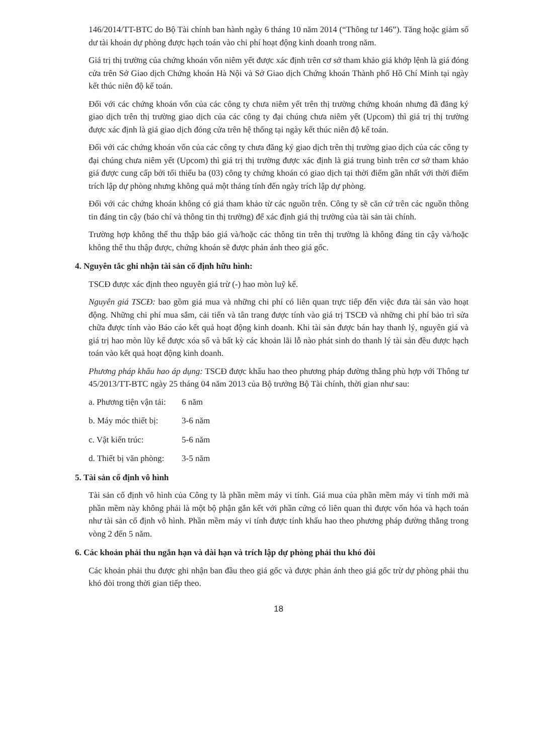146/2014/TT-BTC do Bộ Tài chính ban hành ngày 6 tháng 10 năm 2014 (“Thông tư 146”). Tăng hoặc giảm số dư tài khoản dự phòng được hạch toán vào chi phí hoạt động kinh doanh trong năm.
Giá trị thị trường của chứng khoán vốn niêm yết được xác định trên cơ sở tham khảo giá khớp lệnh là giá đóng cửa trên Sở Giao dịch Chứng khoán Hà Nội và Sở Giao dịch Chứng khoán Thành phố Hồ Chí Minh tại ngày kết thúc niên độ kế toán.
Đối với các chứng khoán vốn của các công ty chưa niêm yết trên thị trường chứng khoán nhưng đã đăng ký giao dịch trên thị trường giao dịch của các công ty đại chúng chưa niêm yết (Upcom) thì giá trị thị trường được xác định là giá giao dịch đóng cửa trên hệ thống tại ngày kết thúc niên độ kế toán.
Đối với các chứng khoán vốn của các công ty chưa đăng ký giao dịch trên thị trường giao dịch của các công ty đại chúng chưa niêm yết (Upcom) thì giá trị thị trường được xác định là giá trung bình trên cơ sở tham khảo giá được cung cấp bởi tối thiểu ba (03) công ty chứng khoán có giao dịch tại thời điểm gần nhất với thời điểm trích lập dự phòng nhưng không quá một tháng tính đến ngày trích lập dự phòng.
Đối với các chứng khoán không có giá tham khảo từ các nguồn trên. Công ty sẽ căn cứ trên các nguồn thông tin đáng tin cậy (báo chí và thông tin thị trường) để xác định giá thị trường của tài sản tài chính.
Trường hợp không thể thu thập báo giá và/hoặc các thông tin trên thị trường là không đáng tin cậy và/hoặc không thể thu thập được, chứng khoán sẽ được phản ánh theo giá gốc.
4. Nguyên tắc ghi nhận tài sản cố định hữu hình:
TSCĐ được xác định theo nguyên giá trừ (-) hao mòn luỹ kế.
Nguyên giá TSCĐ: bao gồm giá mua và những chi phí có liên quan trực tiếp đến việc đưa tài sản vào hoạt động. Những chi phí mua sắm, cải tiến và tân trang được tính vào giá trị TSCĐ và những chi phí bảo trì sửa chữa được tính vào Báo cáo kết quả hoạt động kinh doanh. Khi tài sản được bán hay thanh lý, nguyên giá và giá trị hao mòn lũy kế được xóa sổ và bất kỳ các khoản lãi lỗ nào phát sinh do thanh lý tài sản đều được hạch toán vào kết quả hoạt động kinh doanh.
Phương pháp khấu hao áp dụng: TSCĐ được khấu hao theo phương pháp đường thẳng phù hợp với Thông tư 45/2013/TT-BTC ngày 25 tháng 04 năm 2013 của Bộ trưởng Bộ Tài chính, thời gian như sau:
a. Phương tiện vận tải: 6 năm
b. Máy móc thiết bị: 3-6 năm
c. Vật kiến trúc: 5-6 năm
d. Thiết bị văn phòng: 3-5 năm
5. Tài sản cố định vô hình
Tài sản cố định vô hình của Công ty là phần mềm máy vi tính. Giá mua của phần mềm máy vi tính mới mà phần mềm này không phải là một bộ phận gắn kết với phần cứng có liên quan thì được vốn hóa và hạch toán như tài sản cố định vô hình. Phần mềm máy vi tính được tính khấu hao theo phương pháp đường thẳng trong vòng 2 đến 5 năm.
6. Các khoản phải thu ngắn hạn và dài hạn và trích lập dự phòng phải thu khó đòi
Các khoản phải thu được ghi nhận ban đầu theo giá gốc và được phản ánh theo giá gốc trừ dự phòng phải thu khó đòi trong thời gian tiếp theo.
18